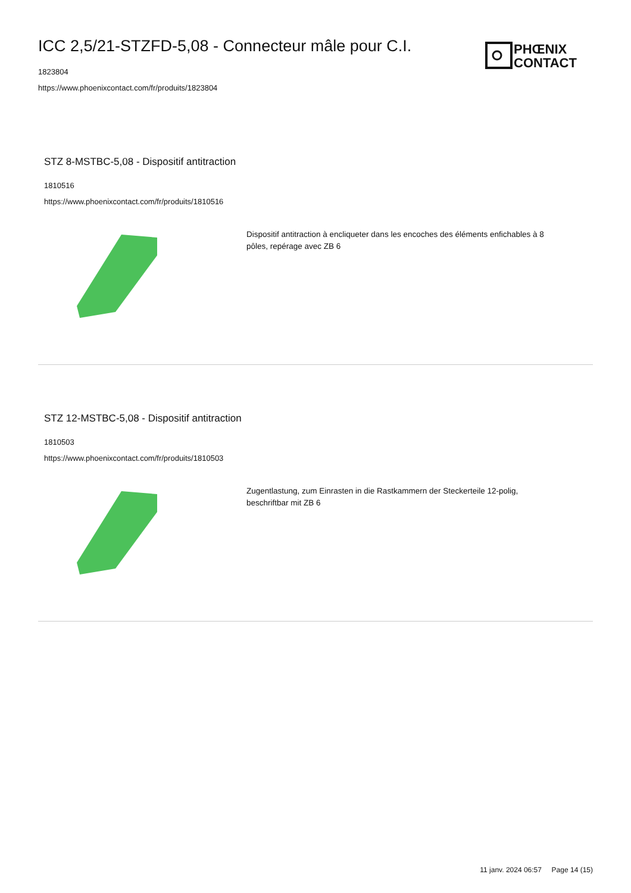ICC 2,5/21-STZFD-5,08 - Connecteur mâle pour C.I.
1823804
https://www.phoenixcontact.com/fr/produits/1823804
PHŒNIX
CONTACT
STZ 8-MSTBC-5,08 - Dispositif antitraction
1810516
https://www.phoenixcontact.com/fr/produits/1810516
Dispositif antitraction à encliqueter dans les encoches des éléments enfichables à 8 pôles, repérage avec ZB 6
STZ 12-MSTBC-5,08 - Dispositif antitraction
1810503
https://www.phoenixcontact.com/fr/produits/1810503
Zugentlastung, zum Einrasten in die Rastkammern der Steckerteile 12-polig, beschriftbar mit ZB 6
11 janv. 2024 06:57 Page 14 (15)